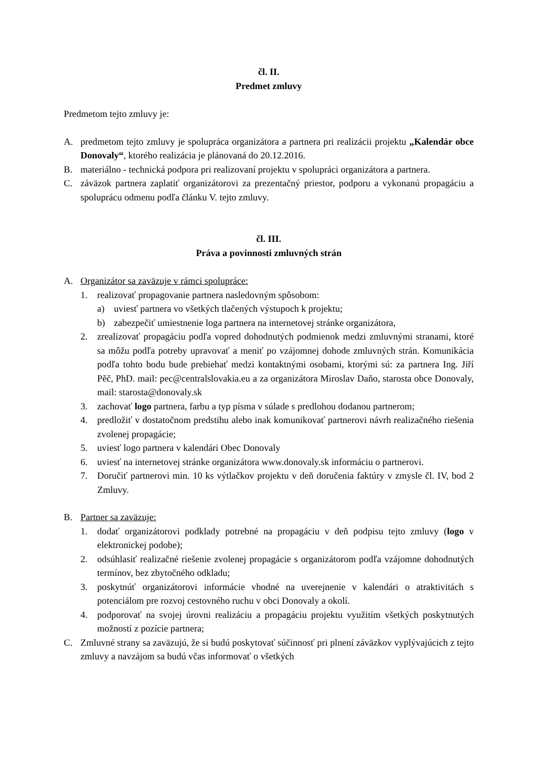čl. II.
Predmet zmluvy
Predmetom tejto zmluvy je:
A. predmetom tejto zmluvy je spolupráca organizátora a partnera pri realizácii projektu „Kalendár obce Donovaly“, ktorého realizácia je plánovaná do 20.12.2016.
B. materiálno - technická podpora pri realizovaní projektu v spolupráci organizátora a partnera.
C. záväzok partnera zaplatiť organizátorovi za prezentačný priestor, podporu a vykonanú propagáciu a spoluprácu odmenu podľa článku V. tejto zmluvy.
čl. III.
Práva a povinnosti zmluvných strán
A. Organizátor sa zaväzuje v rámci spolupráce:
1. realizovať propagovanie partnera nasledovným spôsobom:
a) uviesť partnera vo všetkých tlačených výstupoch k projektu;
b) zabezpečiť umiestnenie loga partnera na internetovej stránke organizátora,
2. zrealizovať propagáciu podľa vopred dohodnutých podmienok medzi zmluvnými stranami, ktoré sa môžu podľa potreby upravovať a meniť po vzájomnej dohode zmluvných strán. Komunikácia podľa tohto bodu bude prebiehať medzi kontaktnými osobami, ktorými sú: za partnera Ing. Jiří Pěč, PhD. mail: pec@centralslovakia.eu a za organizátora Miroslav Daňo, starosta obce Donovaly, mail: starosta@donovaly.sk
3. zachovať logo partnera, farbu a typ písma v súlade s predlohou dodanou partnerom;
4. predložiť v dostatočnom predstihu alebo inak komunikovať partnerovi návrh realizačného riešenia zvolenej propagácie;
5. uviesť logo partnera v kalendári Obec Donovaly
6. uviesť na internetovej stránke organizátora www.donovaly.sk informáciu o partnerovi.
7. Doručiť partnerovi min. 10 ks výtlačkov projektu v deň doručenia faktúry v zmysle čl. IV, bod 2 Zmluvy.
B. Partner sa zaväzuje:
1. dodať organizátorovi podklady potrebné na propagáciu v deň podpisu tejto zmluvy (logo v elektronickej podobe);
2. odsúhlasiť realizačné riešenie zvolenej propagácie s organizátorom podľa vzájomne dohodnutých termínov, bez zbytočného odkladu;
3. poskytnúť organizátorovi informácie vhodné na uverejnenie v kalendári o atraktivitách s potenciálom pre rozvoj cestovného ruchu v obci Donovaly a okolí.
4. podporovať na svojej úrovni realizáciu a propagáciu projektu využitím všetkých poskytnutých možností z pozície partnera;
C. Zmluvné strany sa zaväzujú, že si budú poskytovať súčinnosť pri plnení záväzkov vyplývajúcich z tejto zmluvy a navzájom sa budú včas informovať o všetkých